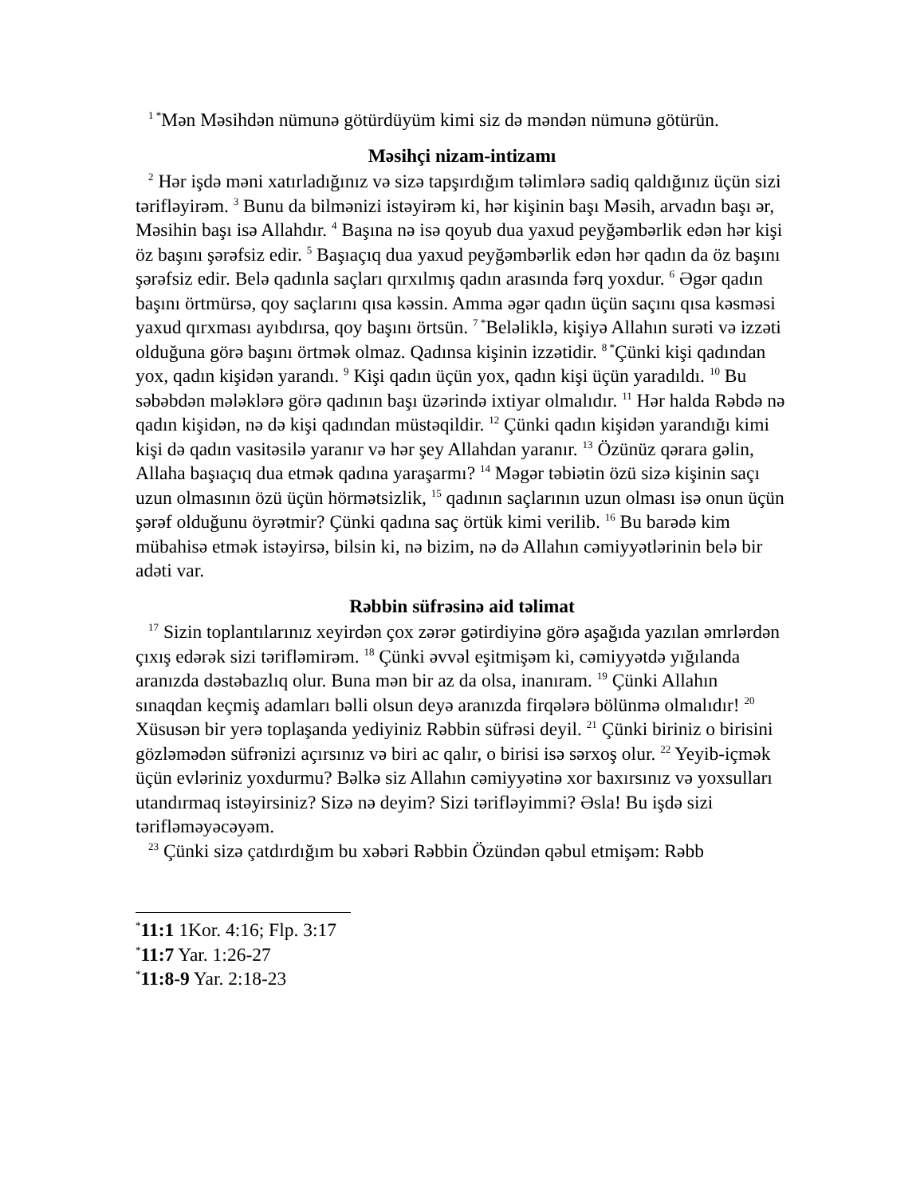<sup>1 *</sup>Mən Məsihdən nümunə götürdüyüm kimi siz də məndən nümunə götürün.
Məsihçi nizam-intizamı
<sup>2</sup> Hər işdə məni xatırladığınız və sizə tapşırdığım təlimlərə sadiq qaldığınız üçün sizi tərifləyirəm. <sup>3</sup> Bunu da bilmənizi istəyirəm ki, hər kişinin başı Məsih, arvadın başı ər, Məsihin başı isə Allahdır. <sup>4</sup> Başına nə isə qoyub dua yaxud peyğəmbərlik edən hər kişi öz başını şərəfsiz edir. <sup>5</sup> Başıaçıq dua yaxud peyğəmbərlik edən hər qadın da öz başını şərəfsiz edir. Belə qadınla saçları qırxılmış qadın arasında fərq yoxdur. <sup>6</sup> Əgər qadın başını örtmürsə, qoy saçlarını qısa kəssin. Amma əgər qadın üçün saçını qısa kəsməsi yaxud qırxması ayıbdırsa, qoy başını örtsün. <sup>7 *</sup>Beləliklə, kişiyə Allahın surəti və izzəti olduğuna görə başını örtmək olmaz. Qadınsa kişinin izzətidir. <sup>8 *</sup>Çünki kişi qadından yox, qadın kişidən yarandı. <sup>9</sup> Kişi qadın üçün yox, qadın kişi üçün yaradıldı. <sup>10</sup> Bu səbəbdən mələklərə görə qadının başı üzərində ixtiyar olmalıdır. <sup>11</sup> Hər halda Rəbdə nə qadın kişidən, nə də kişi qadından müstəqildir. <sup>12</sup> Çünki qadın kişidən yarandığı kimi kişi də qadın vasitəsilə yaranır və hər şey Allahdan yaranır. <sup>13</sup> Özünüz qərara gəlin, Allaha başıaçıq dua etmək qadına yaraşarmı? <sup>14</sup> Məgər təbiətin özü sizə kişinin saçı uzun olmasının özü üçün hörmətsizlik, <sup>15</sup> qadının saçlarının uzun olması isə onun üçün şərəf olduğunu öyrətmir? Çünki qadına saç örtük kimi verilib. <sup>16</sup> Bu barədə kim mübahisə etmək istəyirsə, bilsin ki, nə bizim, nə də Allahın cəmiyyətlərinin belə bir adəti var.
Rəbbin süfrəsinə aid təlimat
<sup>17</sup> Sizin toplantılarınız xeyirdən çox zərər gətirdiyinə görə aşağıda yazılan əmrlərdən çıxış edərək sizi tərifləmirəm. <sup>18</sup> Çünki əvvəl eşitmişəm ki, cəmiyyətdə yığılanda aranızda dəstəbazlıq olur. Buna mən bir az da olsa, inanıram. <sup>19</sup> Çünki Allahın sınaqdan keçmiş adamları bəlli olsun deyə aranızda firqələrə bölünmə olmalıdır! <sup>20</sup> Xüsusən bir yerə toplaşanda yediyiniz Rəbbin süfrəsi deyil. <sup>21</sup> Çünki biriniz o birisini gözləmədən süfrənizi açırsınız və biri ac qalır, o birisi isə sərxoş olur. <sup>22</sup> Yeyib-içmək üçün evləriniz yoxdurmu? Bəlkə siz Allahın cəmiyyətinə xor baxırsınız və yoxsulları utandırmaq istəyirsiniz? Sizə nə deyim? Sizi tərifləyimmi? Əsla! Bu işdə sizi tərifləməyəcəyəm.
<sup>23</sup> Çünki sizə çatdırdığım bu xəbəri Rəbbin Özündən qəbul etmişəm: Rəbb
<sup>*</sup> 11:1 1Kor. 4:16; Flp. 3:17
<sup>*</sup> 11:7 Yar. 1:26-27
<sup>*</sup> 11:8-9 Yar. 2:18-23